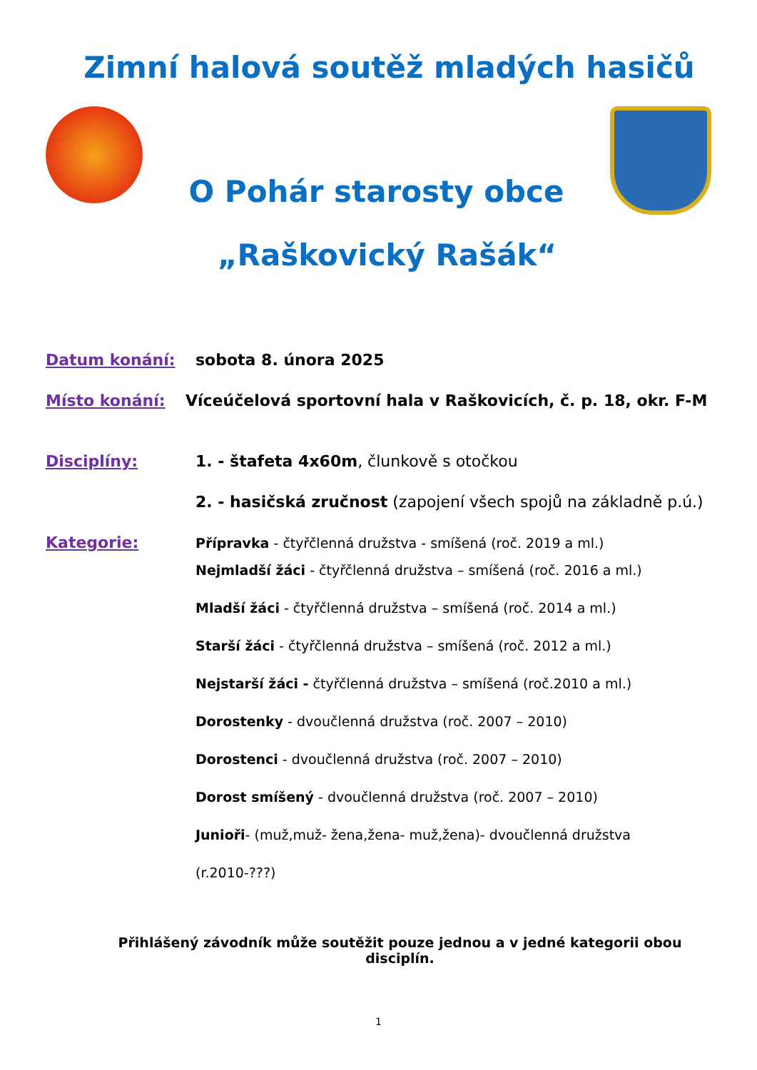Zimní halová soutěž mladých hasičů
O Pohár starosty obce
„Raškovický Rašák“
Datum konání: sobota 8. února 2025
Místo konání: Víceúčelová sportovní hala v Raškovicích, č. p. 18, okr. F-M
Disciplíny: 1. - štafeta 4x60m, člunkově s otočkou
2. - hasičská zručnost (zapojení všech spojů na základně p.ú.)
Kategorie: Přípravka - čtyřčlenná družstva - smíšená (roč. 2019 a ml.)
Nejmladší žáci - čtyřčlenná družstva – smíšená (roč. 2016 a ml.)
Mladší žáci - čtyřčlenná družstva – smíšená (roč. 2014 a ml.)
Starší žáci - čtyřčlenná družstva – smíšená (roč. 2012 a ml.)
Nejstarší žáci - čtyřčlenná družstva – smíšená (roč.2010 a ml.)
Dorostenky - dvoučlenná družstva (roč. 2007 – 2010)
Dorostenci - dvoučlenná družstva (roč. 2007 – 2010)
Dorost smíšený - dvoučlenná družstva (roč. 2007 – 2010)
Junioři- (muž,muž- žena,žena- muž,žena)- dvoučlenná družstva (r.2010-???)
Přihlášený závodník může soutěžit pouze jednou a v jedné kategorii obou disciplín.
1